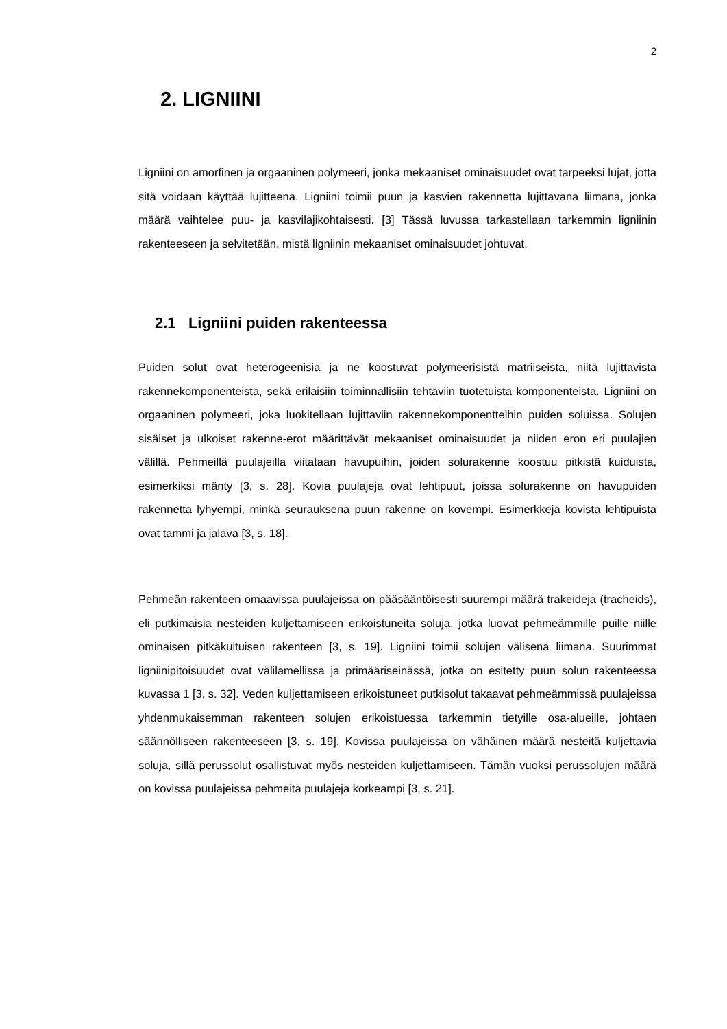2
2. LIGNIINI
Ligniini on amorfinen ja orgaaninen polymeeri, jonka mekaaniset ominaisuudet ovat tarpeeksi lujat, jotta sitä voidaan käyttää lujitteena. Ligniini toimii puun ja kasvien rakennetta lujittavana liimana, jonka määrä vaihtelee puu- ja kasvilajikohtaisesti. [3] Tässä luvussa tarkastellaan tarkemmin ligniinin rakenteeseen ja selvitetään, mistä ligniinin mekaaniset ominaisuudet johtuvat.
2.1 Ligniini puiden rakenteessa
Puiden solut ovat heterogeenisia ja ne koostuvat polymeerisistä matriiseista, niitä lujittavista rakennekomponenteista, sekä erilaisiin toiminnallisiin tehtäviin tuotetuista komponenteista. Ligniini on orgaaninen polymeeri, joka luokitellaan lujittaviin rakennekomponentteihin puiden soluissa. Solujen sisäiset ja ulkoiset rakenne-erot määrittävät mekaaniset ominaisuudet ja niiden eron eri puulajien välillä. Pehmeillä puulajeilla viitataan havupuihin, joiden solurakenne koostuu pitkistä kuiduista, esimerkiksi mänty [3, s. 28]. Kovia puulajeja ovat lehtipuut, joissa solurakenne on havupuiden rakennetta lyhyempi, minkä seurauksena puun rakenne on kovempi. Esimerkkejä kovista lehtipuista ovat tammi ja jalava [3, s. 18].
Pehmeän rakenteen omaavissa puulajeissa on pääsääntöisesti suurempi määrä trakeideja (tracheids), eli putkimaisia nesteiden kuljettamiseen erikoistuneita soluja, jotka luovat pehmeämmille puille niille ominaisen pitkäkuituisen rakenteen [3, s. 19]. Ligniini toimii solujen välisenä liimana. Suurimmat ligniinipitoisuudet ovat välilamellissa ja primääriseinässä, jotka on esitetty puun solun rakenteessa kuvassa 1 [3, s. 32]. Veden kuljettamiseen erikoistuneet putkisolut takaavat pehmeämmissä puulajeissa yhdenmukaisemman rakenteen solujen erikoistuessa tarkemmin tietyille osa-alueille, johtaen säännölliseen rakenteeseen [3, s. 19]. Kovissa puulajeissa on vähäinen määrä nesteitä kuljettavia soluja, sillä perussolut osallistuvat myös nesteiden kuljettamiseen. Tämän vuoksi perussolujen määrä on kovissa puulajeissa pehmeitä puulajeja korkeampi [3, s. 21].